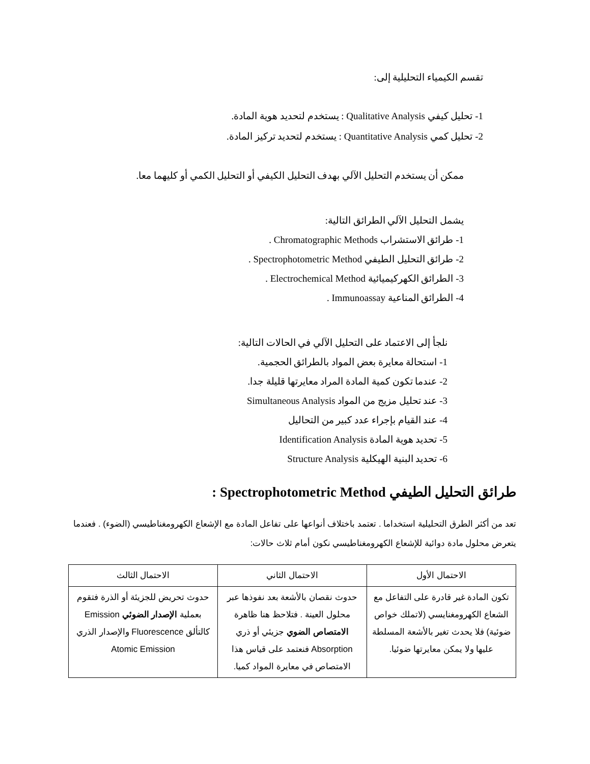تقسم الكيمياء التحليلية إلى:
1- تحليل كيفي Qualitative Analysis : يستخدم لتحديد هوية المادة.
2- تحليل كمي Quantitative Analysis : يستخدم لتحديد تركيز المادة.
ممكن أن يستخدم التحليل الآلي بهدف التحليل الكيفي أو التحليل الكمي أو كليهما معا.
يشمل التحليل الآلي الطرائق التالية:
1- طرائق الاستشراب Chromatographic Methods .
2- طرائق التحليل الطيفي Spectrophotometric Method .
3- الطرائق الكهركيميائية Electrochemical Method .
4- الطرائق المناعية Immunoassay .
نلجأ إلى الاعتماد على التحليل الآلي في الحالات التالية:
1- استحالة معايرة بعض المواد بالطرائق الحجمية.
2- عندما تكون كمية المادة المراد معايرتها قليلة جدا.
3- عند تحليل مزيج من المواد Simultaneous Analysis
4- عند القيام بإجراء عدد كبير من التحاليل
5- تحديد هوية المادة Identification Analysis
6- تحديد البنية الهيكلية Structure Analysis
طرائق التحليل الطيفي Spectrophotometric Method :
تعد من أكثر الطرق التحليلية استخداما . تعتمد باختلاف أنواعها على تفاعل المادة مع الإشعاع الكهرومغناطيسي (الضوء) . فعندما يتعرض محلول مادة دوائية للإشعاع الكهرومغناطيسي نكون أمام ثلاث حالات:
| الاحتمال الأول | الاحتمال الثاني | الاحتمال الثالث |
| تكون المادة غير قادرة على التفاعل مع الشعاع الكهرومغنايسي (لاتملك خواص ضوئية) فلا يحدث تغير بالأشعة المسلطة عليها ولا يمكن معايرتها ضوئيا. | حدوث نقصان بالأشعة بعد نفوذها عبر محلول العينة . فتلاحظ هنا ظاهرة الامتصاص الضوي جزيئي أو ذري Absorption فنعتمد على قياس هذا الامتصاص في معايرة المواد كميا. | حدوث تحريض للجزيئة أو الذرة فتقوم بعملية الإصدار الضوئي Emission كالتألق Fluorescence والإصدار الذري Atomic Emission |